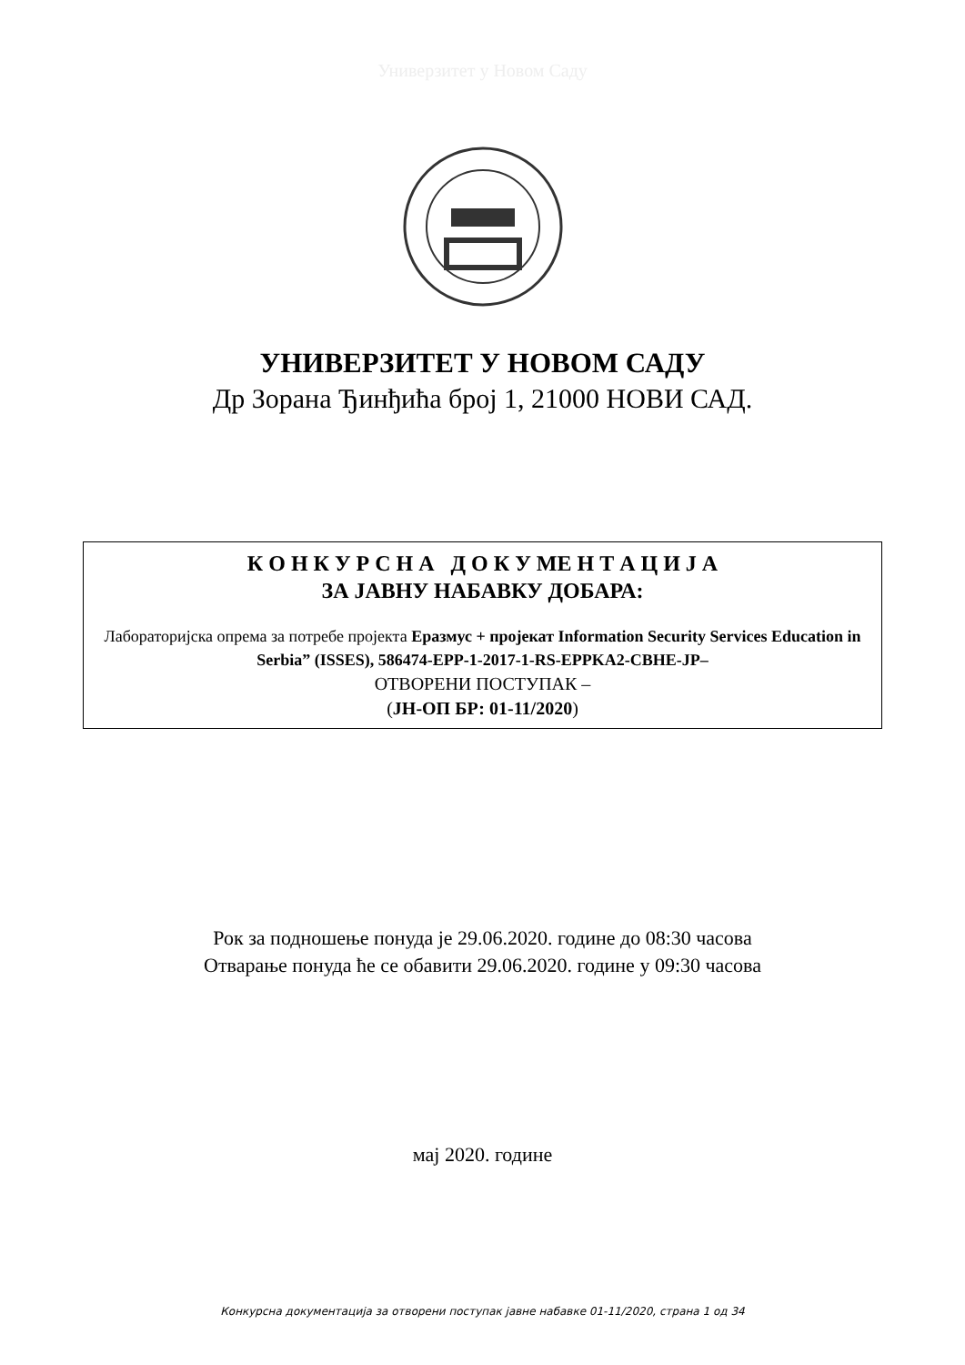Универзитет у Новом Саду
УНИВЕРЗИТЕТ У НОВОМ САДУ
Др Зорана Ђинђића број 1, 21000 НОВИ САД.
К О Н К У Р С Н А Д О К У МЕ Н Т А Ц И Ј А
ЗА ЈАВНУ НАБАВКУ ДОБАРА:
Лабораторијска опрема за потребе пројекта Еразмус + пројекат Information Security Services Education in Serbia” (ISSES), 586474-EPP-1-2017-1-RS-EPPKA2-CBHE-JP–
ОТВОРЕНИ ПОСТУПАК –
(ЈН-ОП БР: 01-11/2020)
Рок за подношење понуда је 29.06.2020. године до 08:30 часова
Отварање понуда ће се обавити 29.06.2020. године у 09:30 часова
мај 2020. године
Конкурсна документација за отворени поступак јавне набавке 01-11/2020, страна 1 од 34